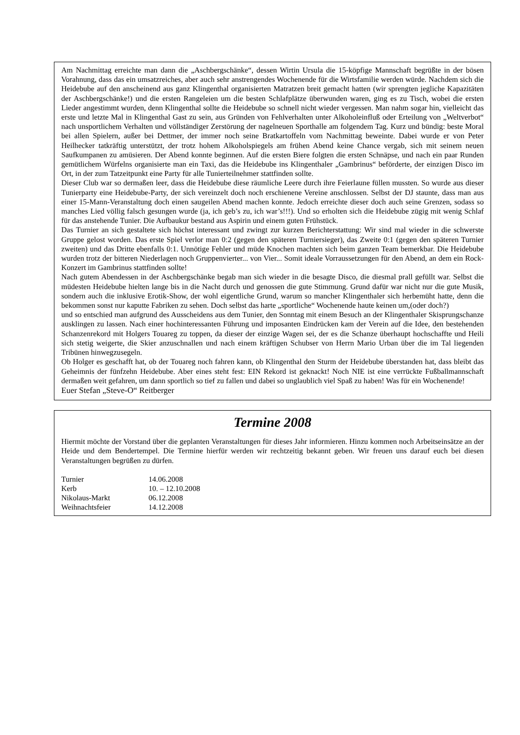Am Nachmittag erreichte man dann die „Aschbergschänke“, dessen Wirtin Ursula die 15-köpfige Mannschaft begrüßte in der bösen Vorahnung, dass das ein umsatzreiches, aber auch sehr anstrengendes Wochenende für die Wirtsfamilie werden würde. Nachdem sich die Heidebube auf den anscheinend aus ganz Klingenthal organisierten Matratzen breit gemacht hatten (wir sprengten jegliche Kapazitäten der Aschbergschänke!) und die ersten Rangeleien um die besten Schlafplätze überwunden waren, ging es zu Tisch, wobei die ersten Lieder angestimmt wurden, denn Klingenthal sollte die Heidebube so schnell nicht wieder vergessen. Man nahm sogar hin, vielleicht das erste und letzte Mal in Klingenthal Gast zu sein, aus Gründen von Fehlverhalten unter Alkoholeinfluß oder Erteilung von „Weltverbot“ nach unsportlichem Verhalten und völlständiger Zerstörung der nagelneuen Sporthalle am folgendem Tag. Kurz und bündig: beste Moral bei allen Spielern, außer bei Dettmer, der immer noch seine Bratkartoffeln vom Nachmittag beweinte. Dabei wurde er von Peter Heilhecker tatkräftig unterstützt, der trotz hohem Alkoholspiegels am frühen Abend keine Chance vergab, sich mit seinem neuen Saufkumpanen zu amüsieren. Der Abend konnte beginnen. Auf die ersten Biere folgten die ersten Schnäpse, und nach ein paar Runden gemütlichem Würfelns organisierte man ein Taxi, das die Heidebube ins Klingenthaler „Gambrinus“ beförderte, der einzigen Disco im Ort, in der zum Tatzeitpunkt eine Party für alle Tunierteilnehmer stattfinden sollte.
Dieser Club war so dermaßen leer, dass die Heidebube diese räumliche Leere durch ihre Feierlaune füllen mussten. So wurde aus dieser Tunierparty eine Heidebube-Party, der sich vereinzelt doch noch erschienene Vereine anschlossen. Selbst der DJ staunte, dass man aus einer 15-Mann-Veranstaltung doch einen saugeilen Abend machen konnte. Jedoch erreichte dieser doch auch seine Grenzen, sodass so manches Lied völlig falsch gesungen wurde (ja, ich geb’s zu, ich war’s!!!). Und so erholten sich die Heidebube zügig mit wenig Schlaf für das anstehende Tunier. Die Aufbaukur bestand aus Aspirin und einem guten Frühstück.
Das Turnier an sich gestaltete sich höchst interessant und zwingt zur kurzen Berichterstattung: Wir sind mal wieder in die schwerste Gruppe gelost worden. Das erste Spiel verlor man 0:2 (gegen den späteren Turniersieger), das Zweite 0:1 (gegen den späteren Turnier zweiten) und das Dritte ebenfalls 0:1. Unnötige Fehler und müde Knochen machten sich beim ganzen Team bemerkbar. Die Heidebube wurden trotz der bitteren Niederlagen noch Gruppenvierter... von Vier... Somit ideale Vorraussetzungen für den Abend, an dem ein Rock-Konzert im Gambrinus stattfinden sollte!
Nach gutem Abendessen in der Aschbergschänke begab man sich wieder in die besagte Disco, die diesmal prall gefüllt war. Selbst die müdesten Heidebube hielten lange bis in die Nacht durch und genossen die gute Stimmung. Grund dafür war nicht nur die gute Musik, sondern auch die inklusive Erotik-Show, der wohl eigentliche Grund, warum so mancher Klingenthaler sich herbemüht hatte, denn die bekommen sonst nur kaputte Fabriken zu sehen. Doch selbst das harte „sportliche“ Wochenende haute keinen um,(oder doch?)
und so entschied man aufgrund des Ausscheidens aus dem Tunier, den Sonntag mit einem Besuch an der Klingenthaler Skisprungschanze ausklingen zu lassen. Nach einer hochinteressanten Führung und imposanten Eindrücken kam der Verein auf die Idee, den bestehenden Schanzenrekord mit Holgers Touareg zu toppen, da dieser der einzige Wagen sei, der es die Schanze überhaupt hochschaffte und Heili sich stetig weigerte, die Skier anzuschnallen und nach einem kräftigen Schubser von Herrn Mario Urban über die im Tal liegenden Tribünen hinwegzusegeln.
Ob Holger es geschafft hat, ob der Touareg noch fahren kann, ob Klingenthal den Sturm der Heidebube überstanden hat, dass bleibt das Geheimnis der fünfzehn Heidebube. Aber eines steht fest: EIN Rekord ist geknackt! Noch NIE ist eine verrückte Fußballmannschaft dermaßen weit gefahren, um dann sportlich so tief zu fallen und dabei so unglaublich viel Spaß zu haben! Was für ein Wochenende!
Euer Stefan „Steve-O“ Reitberger
Termine 2008
Hiermit möchte der Vorstand über die geplanten Veranstaltungen für dieses Jahr informieren. Hinzu kommen noch Arbeitseinsätze an der Heide und dem Bendertempel. Die Termine hierfür werden wir rechtzeitig bekannt geben. Wir freuen uns darauf euch bei diesen Veranstaltungen begrüßen zu dürfen.
| Turnier | 14.06.2008 |
| Kerb | 10. – 12.10.2008 |
| Nikolaus-Markt | 06.12.2008 |
| Weihnachtsfeier | 14.12.2008 |